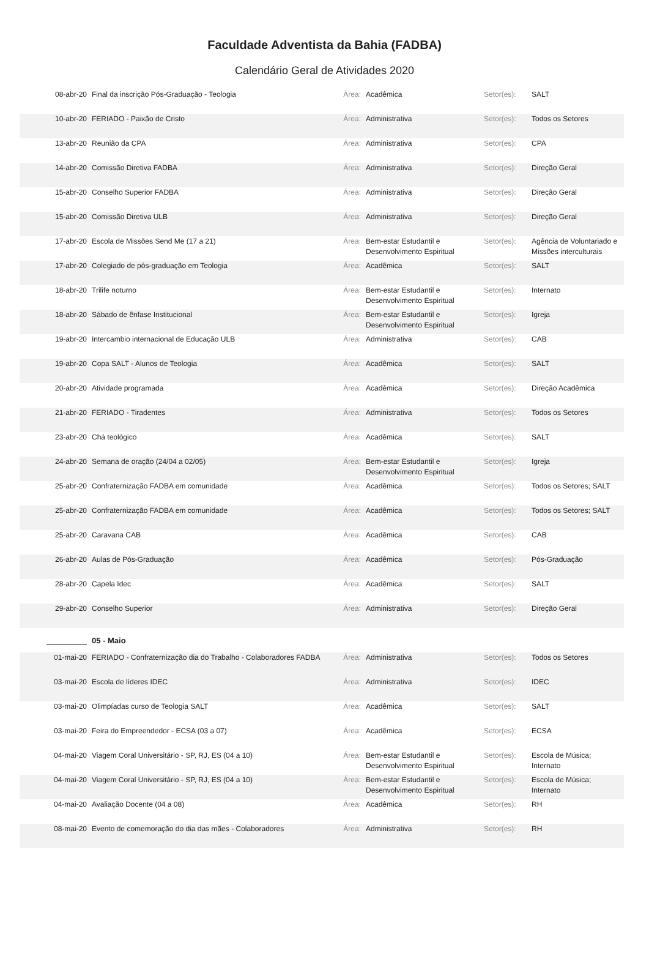Faculdade Adventista da Bahia (FADBA)
Calendário Geral de Atividades 2020
| 08-abr-20 | Final da inscrição Pós-Graduação - Teologia | Área: | Acadêmica | Setor(es): | SALT |
| 10-abr-20 | FERIADO - Paixão de Cristo | Área: | Administrativa | Setor(es): | Todos os Setores |
| 13-abr-20 | Reunião da CPA | Área: | Administrativa | Setor(es): | CPA |
| 14-abr-20 | Comissão Diretiva FADBA | Área: | Administrativa | Setor(es): | Direção Geral |
| 15-abr-20 | Conselho Superior FADBA | Área: | Administrativa | Setor(es): | Direção Geral |
| 15-abr-20 | Comissão Diretiva ULB | Área: | Administrativa | Setor(es): | Direção Geral |
| 17-abr-20 | Escola de Missões Send Me (17 a 21) | Área: | Bem-estar Estudantil e Desenvolvimento Espiritual | Setor(es): | Agência de Voluntariado e Missões interculturais |
| 17-abr-20 | Colegiado de pós-graduação em Teologia | Área: | Acadêmica | Setor(es): | SALT |
| 18-abr-20 | Trilife noturno | Área: | Bem-estar Estudantil e Desenvolvimento Espiritual | Setor(es): | Internato |
| 18-abr-20 | Sábado de ênfase Institucional | Área: | Bem-estar Estudantil e Desenvolvimento Espiritual | Setor(es): | Igreja |
| 19-abr-20 | Intercambio internacional de Educação ULB | Área: | Administrativa | Setor(es): | CAB |
| 19-abr-20 | Copa SALT - Alunos de Teologia | Área: | Acadêmica | Setor(es): | SALT |
| 20-abr-20 | Atividade programada | Área: | Acadêmica | Setor(es): | Direção Acadêmica |
| 21-abr-20 | FERIADO - Tiradentes | Área: | Administrativa | Setor(es): | Todos os Setores |
| 23-abr-20 | Chá teológico | Área: | Acadêmica | Setor(es): | SALT |
| 24-abr-20 | Semana de oração (24/04 a 02/05) | Área: | Bem-estar Estudantil e Desenvolvimento Espiritual | Setor(es): | Igreja |
| 25-abr-20 | Confraternização FADBA em comunidade | Área: | Acadêmica | Setor(es): | Todos os Setores; SALT |
| 25-abr-20 | Confraternização FADBA em comunidade | Área: | Acadêmica | Setor(es): | Todos os Setores; SALT |
| 25-abr-20 | Caravana CAB | Área: | Acadêmica | Setor(es): | CAB |
| 26-abr-20 | Aulas de Pós-Graduação | Área: | Acadêmica | Setor(es): | Pós-Graduação |
| 28-abr-20 | Capela Idec | Área: | Acadêmica | Setor(es): | SALT |
| 29-abr-20 | Conselho Superior | Área: | Administrativa | Setor(es): | Direção Geral |
| | 05 - Maio | | | | |
| 01-mai-20 | FERIADO - Confraternização dia do Trabalho - Colaboradores FADBA | Área: | Administrativa | Setor(es): | Todos os Setores |
| 03-mai-20 | Escola de líderes IDEC | Área: | Administrativa | Setor(es): | IDEC |
| 03-mai-20 | Olimpíadas curso de Teologia SALT | Área: | Acadêmica | Setor(es): | SALT |
| 03-mai-20 | Feira do Empreendedor - ECSA (03 a 07) | Área: | Acadêmica | Setor(es): | ECSA |
| 04-mai-20 | Viagem Coral Universitário - SP, RJ, ES (04 a 10) | Área: | Bem-estar Estudantil e Desenvolvimento Espiritual | Setor(es): | Escola de Música; Internato |
| 04-mai-20 | Viagem Coral Universitário - SP, RJ, ES (04 a 10) | Área: | Bem-estar Estudantil e Desenvolvimento Espiritual | Setor(es): | Escola de Música; Internato |
| 04-mai-20 | Avaliação Docente (04 a 08) | Área: | Acadêmica | Setor(es): | RH |
| 08-mai-20 | Evento de comemoração do dia das mães - Colaboradores | Área: | Administrativa | Setor(es): | RH |